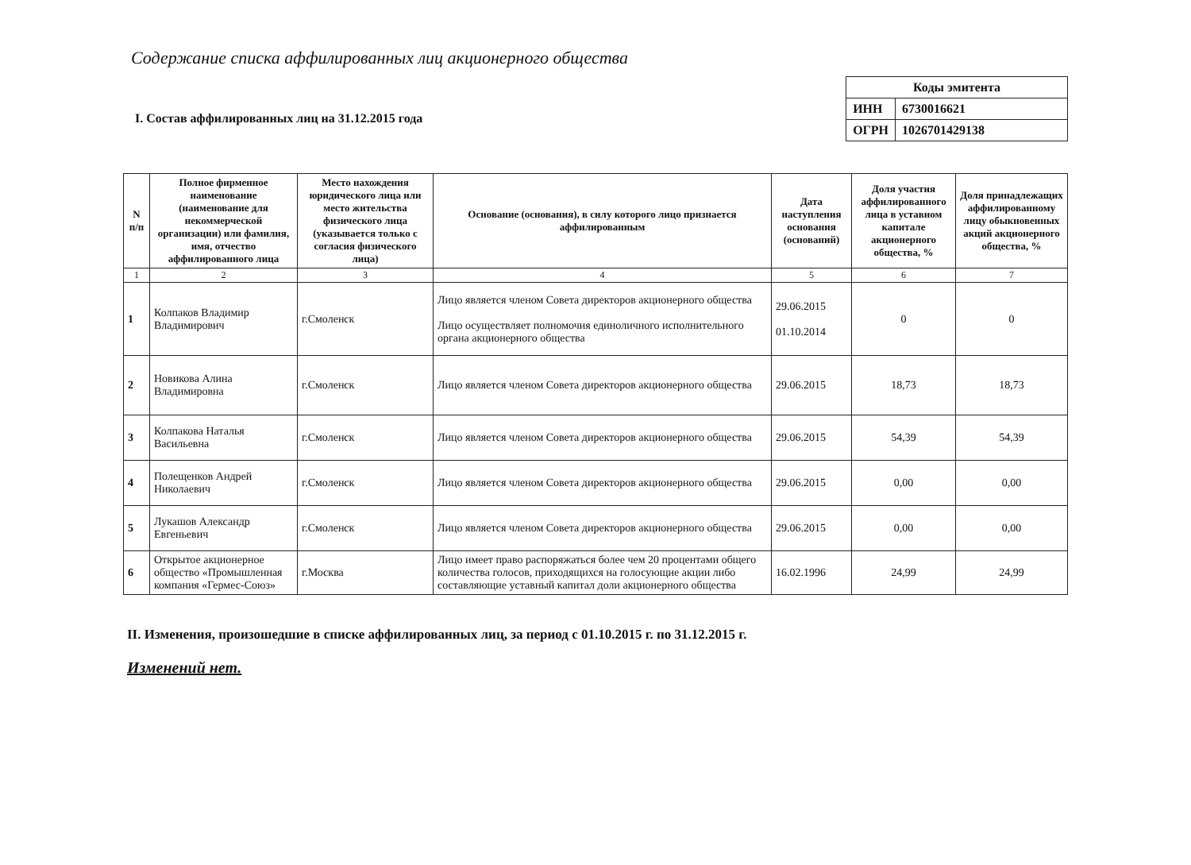Содержание списка аффилированных лиц акционерного общества
I. Состав аффилированных лиц на 31.12.2015 года
| Коды эмитента | |
| ИНН | 6730016621 |
| ОГРН | 1026701429138 |
| N п/п | Полное фирменное наименование (наименование для некоммерческой организации) или фамилия, имя, отчество аффилированного лица | Место нахождения юридического лица или место жительства физического лица (указывается только с согласия физического лица) | Основание (основания), в силу которого лицо признается аффилированным | Дата наступления основания (оснований) | Доля участия аффилированного лица в уставном капитале акционерного общества, % | Доля принадлежащих аффилированному лицу обыкновенных акций акционерного общества, % |
| --- | --- | --- | --- | --- | --- | --- |
| 1 | 2 | 3 | 4 | 5 | 6 | 7 |
| 1 | Колпаков Владимир Владимирович | г.Смоленск | Лицо является членом Совета директоров акционерного общества Лицо осуществляет полномочия единоличного исполнительного органа акционерного общества | 29.06.2015 01.10.2014 | 0 | 0 |
| 2 | Новикова Алина Владимировна | г.Смоленск | Лицо является членом Совета директоров акционерного общества | 29.06.2015 | 18,73 | 18,73 |
| 3 | Колпакова Наталья Васильевна | г.Смоленск | Лицо является членом Совета директоров акционерного общества | 29.06.2015 | 54,39 | 54,39 |
| 4 | Полещенков Андрей Николаевич | г.Смоленск | Лицо является членом Совета директоров акционерного общества | 29.06.2015 | 0,00 | 0,00 |
| 5 | Лукашов Александр Евгеньевич | г.Смоленск | Лицо является членом Совета директоров акционерного общества | 29.06.2015 | 0,00 | 0,00 |
| 6 | Открытое акционерное общество «Промышленная компания «Гермес-Союз» | г.Москва | Лицо имеет право распоряжаться более чем 20 процентами общего количества голосов, приходящихся на голосующие акции либо составляющие уставный капитал доли акционерного общества | 16.02.1996 | 24,99 | 24,99 |
II. Изменения, произошедшие в списке аффилированных лиц, за период с 01.10.2015 г. по 31.12.2015 г.
Изменений нет.